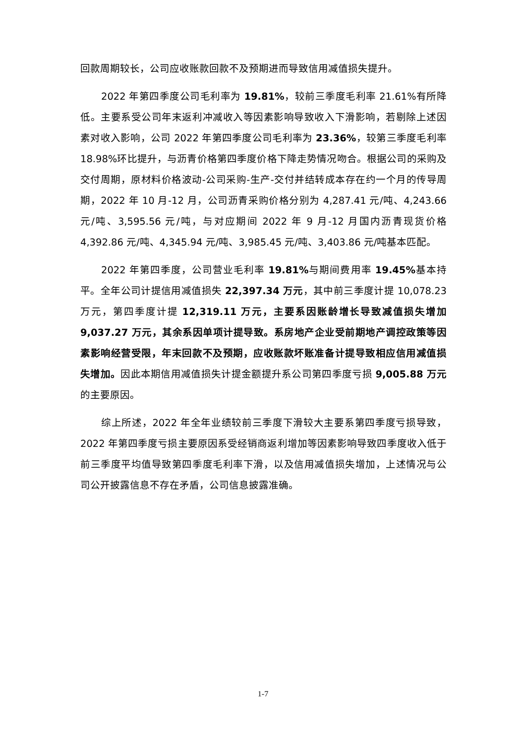回款周期较长，公司应收账款回款不及预期进而导致信用减值损失提升。
2022 年第四季度公司毛利率为 19.81%，较前三季度毛利率 21.61%有所降低。主要系受公司年末返利冲减收入等因素影响导致收入下滑影响，若剔除上述因素对收入影响，公司 2022 年第四季度公司毛利率为 23.36%，较第三季度毛利率 18.98%环比提升，与沥青价格第四季度价格下降走势情况吻合。根据公司的采购及交付周期，原材料价格波动-公司采购-生产-交付并结转成本存在约一个月的传导周期，2022 年 10 月-12 月，公司沥青采购价格分别为 4,287.41 元/吨、4,243.66 元/吨、3,595.56 元/吨，与对应期间 2022 年 9 月-12 月国内沥青现货价格 4,392.86 元/吨、4,345.94 元/吨、3,985.45 元/吨、3,403.86 元/吨基本匹配。
2022 年第四季度，公司营业毛利率 19.81% 与期间费用率 19.45% 基本持平。全年公司计提信用减值损失 22,397.34 万元，其中前三季度计提 10,078.23 万元，第四季度计提 12,319.11 万元，主要系因账龄增长导致减值损失增加 9,037.27 万元，其余系因单项计提导致。系房地产企业受前期地产调控政策等因素影响经营受限，年末回款不及预期，应收账款坏账准备计提导致相应信用减值损失增加。因此本期信用减值损失计提金额提升系公司第四季度亏损 9,005.88 万元的主要原因。
综上所述，2022 年全年业绩较前三季度下滑较大主要系第四季度亏损导致，2022 年第四季度亏损主要原因系受经销商返利增加等因素影响导致四季度收入低于前三季度平均值导致第四季度毛利率下滑，以及信用减值损失增加，上述情况与公司公开披露信息不存在矛盾，公司信息披露准确。
1-7